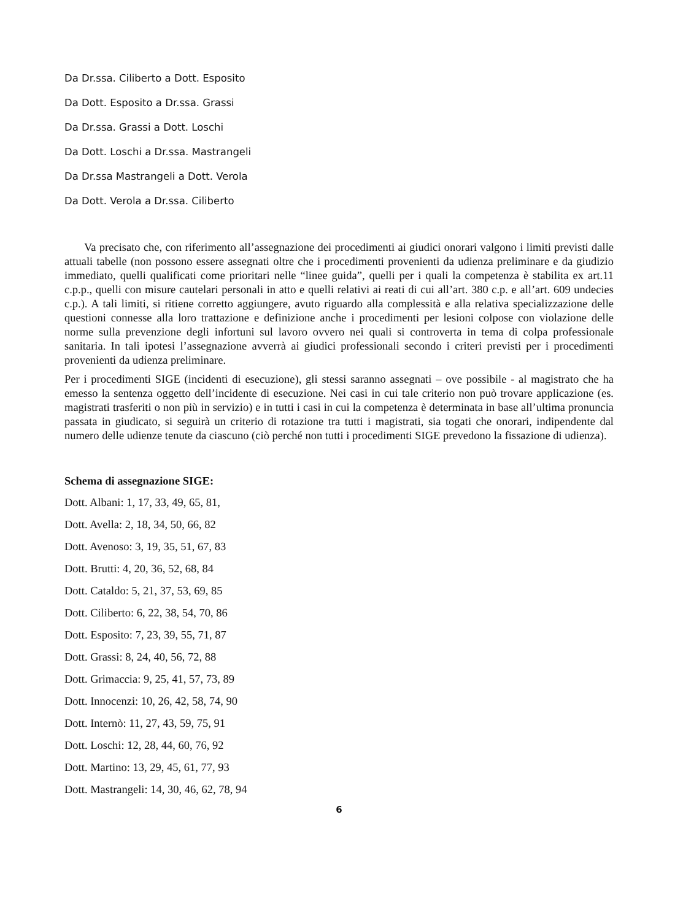Da Dr.ssa. Ciliberto a Dott. Esposito
Da Dott. Esposito a Dr.ssa. Grassi
Da Dr.ssa. Grassi a Dott. Loschi
Da Dott. Loschi a Dr.ssa. Mastrangeli
Da Dr.ssa Mastrangeli a Dott. Verola
Da Dott. Verola a Dr.ssa. Ciliberto
Va precisato che, con riferimento all’assegnazione dei procedimenti ai giudici onorari valgono i limiti previsti dalle attuali tabelle (non possono essere assegnati oltre che i procedimenti provenienti da udienza preliminare e da giudizio immediato, quelli qualificati come prioritari nelle “linee guida”, quelli per i quali la competenza è stabilita ex art.11 c.p.p., quelli con misure cautelari personali in atto e quelli relativi ai reati di cui all’art. 380 c.p. e all’art. 609 undecies c.p.). A tali limiti, si ritiene corretto aggiungere, avuto riguardo alla complessità e alla relativa specializzazione delle questioni connesse alla loro trattazione e definizione anche i procedimenti per lesioni colpose con violazione delle norme sulla prevenzione degli infortuni sul lavoro ovvero nei quali si controverta in tema di colpa professionale sanitaria. In tali ipotesi l’assegnazione avverrà ai giudici professionali secondo i criteri previsti per i procedimenti provenienti da udienza preliminare.
Per i procedimenti SIGE (incidenti di esecuzione), gli stessi saranno assegnati – ove possibile - al magistrato che ha emesso la sentenza oggetto dell’incidente di esecuzione. Nei casi in cui tale criterio non può trovare applicazione (es. magistrati trasferiti o non più in servizio) e in tutti i casi in cui la competenza è determinata in base all’ultima pronuncia passata in giudicato, si seguirà un criterio di rotazione tra tutti i magistrati, sia togati che onorari, indipendente dal numero delle udienze tenute da ciascuno (ciò perché non tutti i procedimenti SIGE prevedono la fissazione di udienza).
Schema di assegnazione SIGE:
Dott. Albani: 1, 17, 33, 49, 65, 81,
Dott. Avella: 2, 18, 34, 50, 66, 82
Dott. Avenoso: 3, 19, 35, 51, 67, 83
Dott. Brutti: 4, 20, 36, 52, 68, 84
Dott. Cataldo: 5, 21, 37, 53, 69, 85
Dott. Ciliberto: 6, 22, 38, 54, 70, 86
Dott. Esposito: 7, 23, 39, 55, 71, 87
Dott. Grassi: 8, 24, 40, 56, 72, 88
Dott. Grimaccia: 9, 25, 41, 57, 73, 89
Dott. Innocenzi: 10, 26, 42, 58, 74, 90
Dott. Internò: 11, 27, 43, 59, 75, 91
Dott. Loschi: 12, 28, 44, 60, 76, 92
Dott. Martino: 13, 29, 45, 61, 77, 93
Dott. Mastrangeli: 14, 30, 46, 62, 78, 94
6